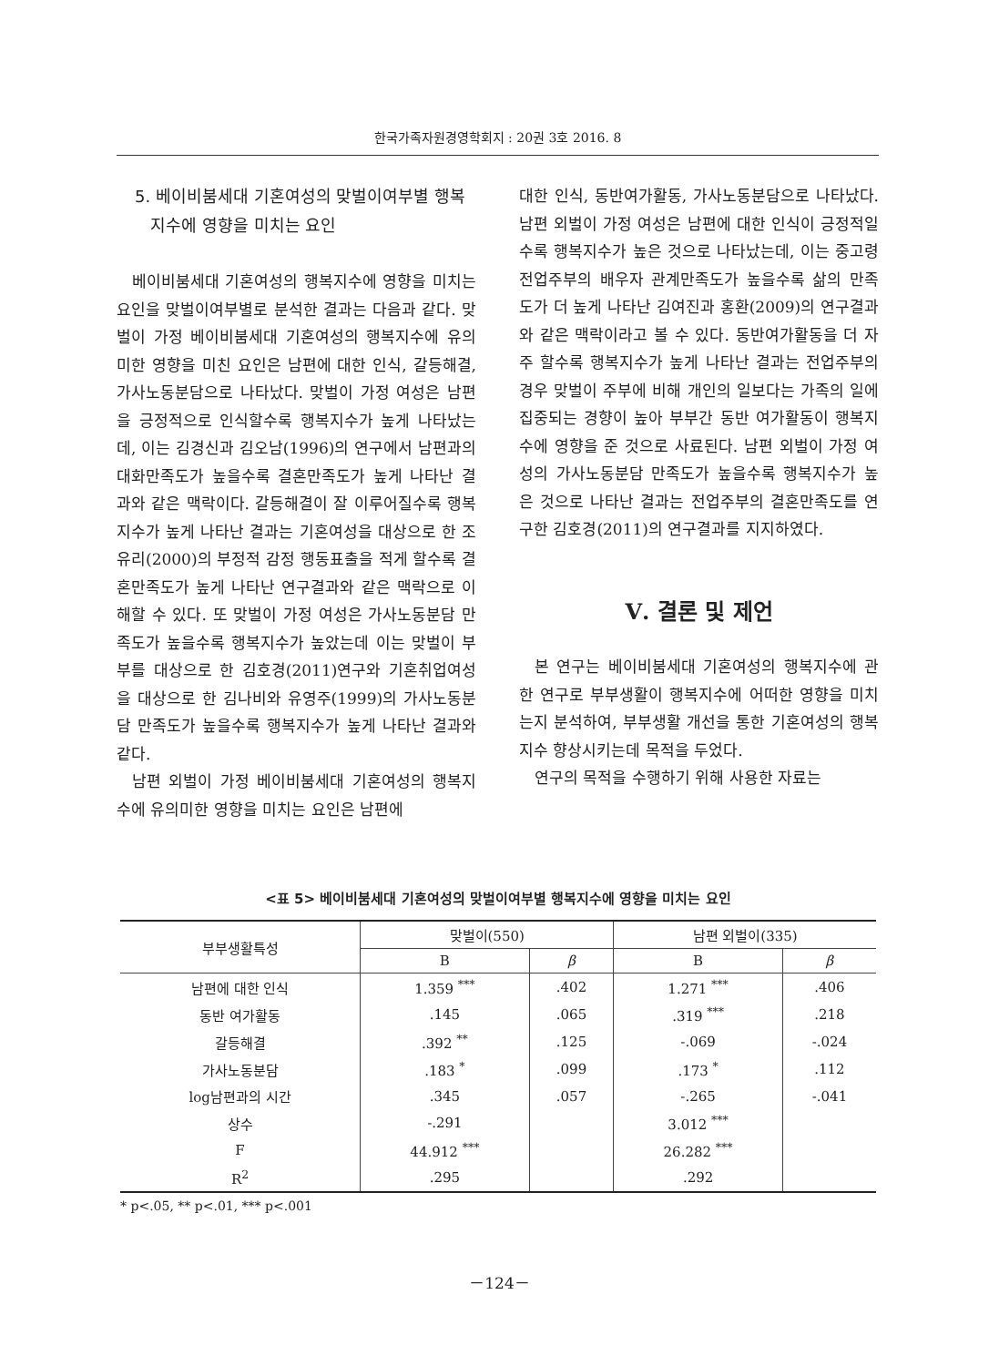한국가족자원경영학회지 : 20권 3호 2016. 8
5. 베이비붐세대 기혼여성의 맞벌이여부별 행복
지수에 영향을 미치는 요인
베이비붐세대 기혼여성의 행복지수에 영향을 미치는 요인을 맞벌이여부별로 분석한 결과는 다음과 같다. 맞벌이 가정 베이비붐세대 기혼여성의 행복지수에 유의미한 영향을 미친 요인은 남편에 대한 인식, 갈등해결, 가사노동분담으로 나타났다. 맞벌이 가정 여성은 남편을 긍정적으로 인식할수록 행복지수가 높게 나타났는데, 이는 김경신과 김오남(1996)의 연구에서 남편과의 대화만족도가 높을수록 결혼만족도가 높게 나타난 결과와 같은 맥락이다. 갈등해결이 잘 이루어질수록 행복지수가 높게 나타난 결과는 기혼여성을 대상으로 한 조유리(2000)의 부정적 감정 행동표출을 적게 할수록 결혼만족도가 높게 나타난 연구결과와 같은 맥락으로 이해할 수 있다. 또 맞벌이 가정 여성은 가사노동분담 만족도가 높을수록 행복지수가 높았는데 이는 맞벌이 부부를 대상으로 한 김호경(2011)연구와 기혼취업여성을 대상으로 한 김나비와 유영주(1999)의 가사노동분담 만족도가 높을수록 행복지수가 높게 나타난 결과와 같다.
남편 외벌이 가정 베이비붐세대 기혼여성의 행복지수에 유의미한 영향을 미치는 요인은 남편에
대한 인식, 동반여가활동, 가사노동분담으로 나타났다. 남편 외벌이 가정 여성은 남편에 대한 인식이 긍정적일수록 행복지수가 높은 것으로 나타났는데, 이는 중고령 전업주부의 배우자 관계만족도가 높을수록 삶의 만족도가 더 높게 나타난 김여진과 홍환(2009)의 연구결과와 같은 맥락이라고 볼 수 있다. 동반여가활동을 더 자주 할수록 행복지수가 높게 나타난 결과는 전업주부의 경우 맞벌이 주부에 비해 개인의 일보다는 가족의 일에 집중되는 경향이 높아 부부간 동반 여가활동이 행복지수에 영향을 준 것으로 사료된다. 남편 외벌이 가정 여성의 가사노동분담 만족도가 높을수록 행복지수가 높은 것으로 나타난 결과는 전업주부의 결혼만족도를 연구한 김호경(2011)의 연구결과를 지지하였다.
Ⅴ. 결론 및 제언
본 연구는 베이비붐세대 기혼여성의 행복지수에 관한 연구로 부부생활이 행복지수에 어떠한 영향을 미치는지 분석하여, 부부생활 개선을 통한 기혼여성의 행복지수 향상시키는데 목적을 두었다.
연구의 목적을 수행하기 위해 사용한 자료는
<표 5> 베이비붐세대 기혼여성의 맞벌이여부별 행복지수에 영향을 미치는 요인
| 부부생활특성 | 맞벌이(550) | | 남편 외벌이(335) | |
| --- | --- | --- | --- | --- |
| | B | β | B | β |
| 남편에 대한 인식 | 1.359 <sup>***</sup> | .402 | 1.271 <sup>***</sup> | .406 |
| 동반 여가활동 | .145 | .065 | .319 <sup>***</sup> | .218 |
| 갈등해결 | .392 <sup>**</sup> | .125 | -.069 | -.024 |
| 가사노동분담 | .183 <sup>*</sup> | .099 | .173 <sup>*</sup> | .112 |
| log남편과의 시간 | .345 | .057 | -.265 | -.041 |
| 상수 | -.291 | | 3.012 <sup>***</sup> | |
| F | 44.912 <sup>***</sup> | | 26.282 <sup>***</sup> | |
| R<sup>2</sup> | .295 | | .292 | |
* p<.05, ** p<.01, *** p<.001
－124－